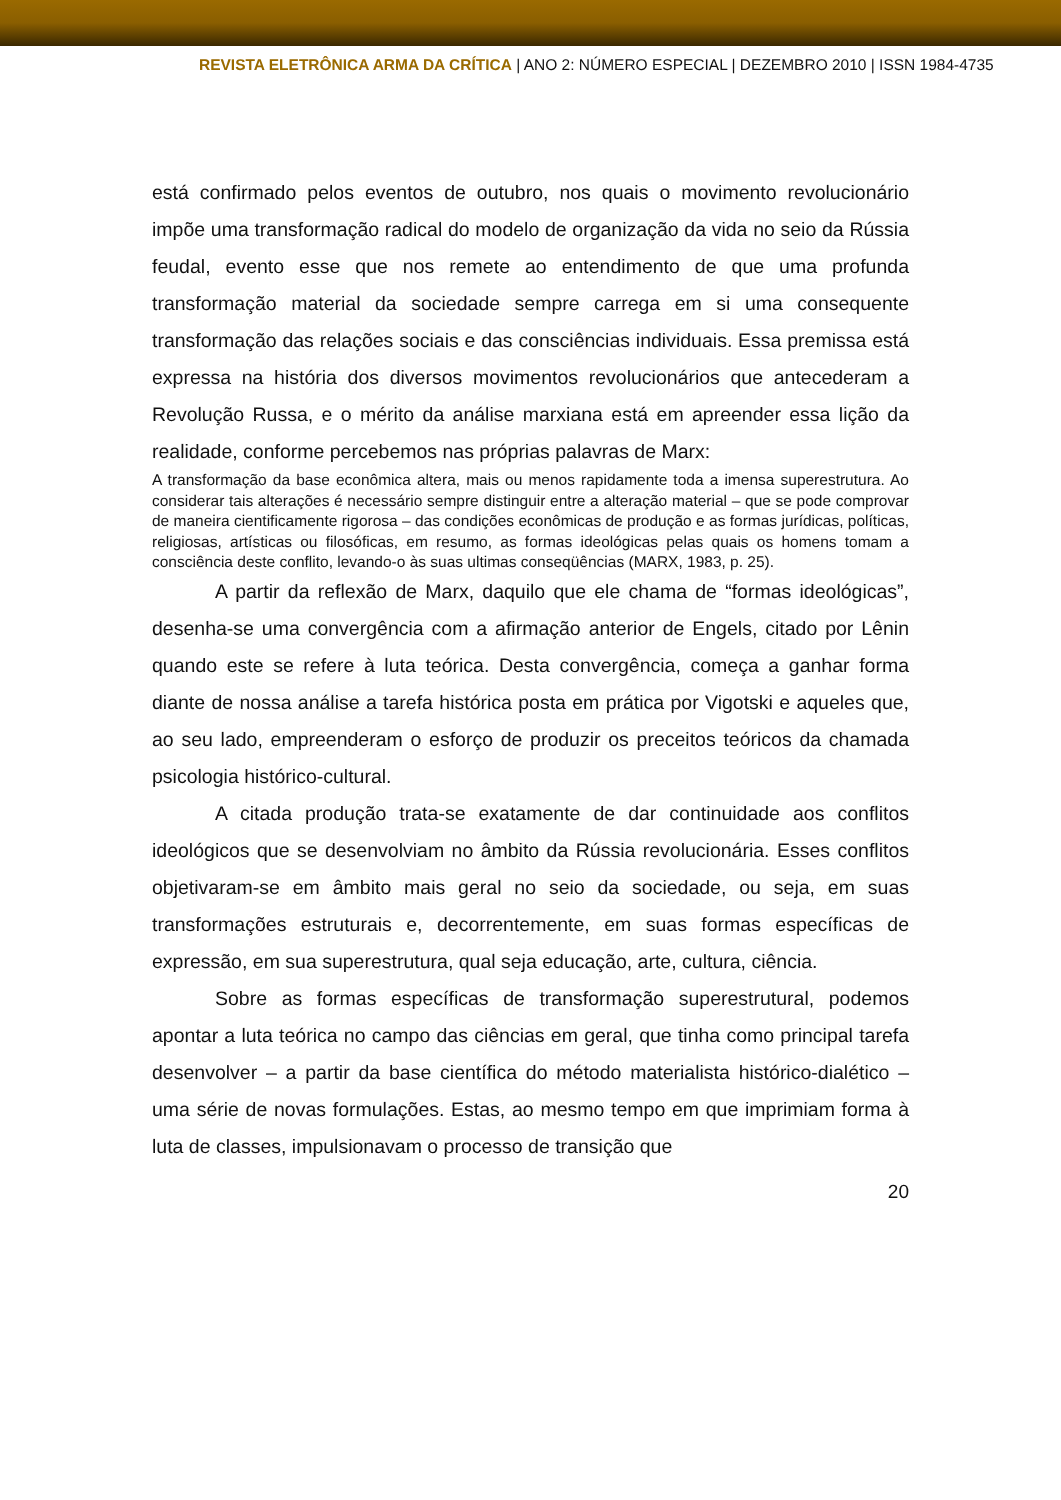REVISTA ELETRÔNICA ARMA DA CRÍTICA | ANO 2: NÚMERO ESPECIAL | DEZEMBRO 2010 | ISSN 1984-4735
está confirmado pelos eventos de outubro, nos quais o movimento revolucionário impõe uma transformação radical do modelo de organização da vida no seio da Rússia feudal, evento esse que nos remete ao entendimento de que uma profunda transformação material da sociedade sempre carrega em si uma consequente transformação das relações sociais e das consciências individuais. Essa premissa está expressa na história dos diversos movimentos revolucionários que antecederam a Revolução Russa, e o mérito da análise marxiana está em apreender essa lição da realidade, conforme percebemos nas próprias palavras de Marx:
A transformação da base econômica altera, mais ou menos rapidamente toda a imensa superestrutura. Ao considerar tais alterações é necessário sempre distinguir entre a alteração material – que se pode comprovar de maneira cientificamente rigorosa – das condições econômicas de produção e as formas jurídicas, políticas, religiosas, artísticas ou filosóficas, em resumo, as formas ideológicas pelas quais os homens tomam a consciência deste conflito, levando-o às suas ultimas conseqüências (MARX, 1983, p. 25).
A partir da reflexão de Marx, daquilo que ele chama de “formas ideológicas”, desenha-se uma convergência com a afirmação anterior de Engels, citado por Lênin quando este se refere à luta teórica. Desta convergência, começa a ganhar forma diante de nossa análise a tarefa histórica posta em prática por Vigotski e aqueles que, ao seu lado, empreenderam o esforço de produzir os preceitos teóricos da chamada psicologia histórico-cultural.
A citada produção trata-se exatamente de dar continuidade aos conflitos ideológicos que se desenvolviam no âmbito da Rússia revolucionária. Esses conflitos objetivaram-se em âmbito mais geral no seio da sociedade, ou seja, em suas transformações estruturais e, decorrentemente, em suas formas específicas de expressão, em sua superestrutura, qual seja educação, arte, cultura, ciência.
Sobre as formas específicas de transformação superestrutural, podemos apontar a luta teórica no campo das ciências em geral, que tinha como principal tarefa desenvolver – a partir da base científica do método materialista histórico-dialético – uma série de novas formulações. Estas, ao mesmo tempo em que imprimiam forma à luta de classes, impulsionavam o processo de transição que
20